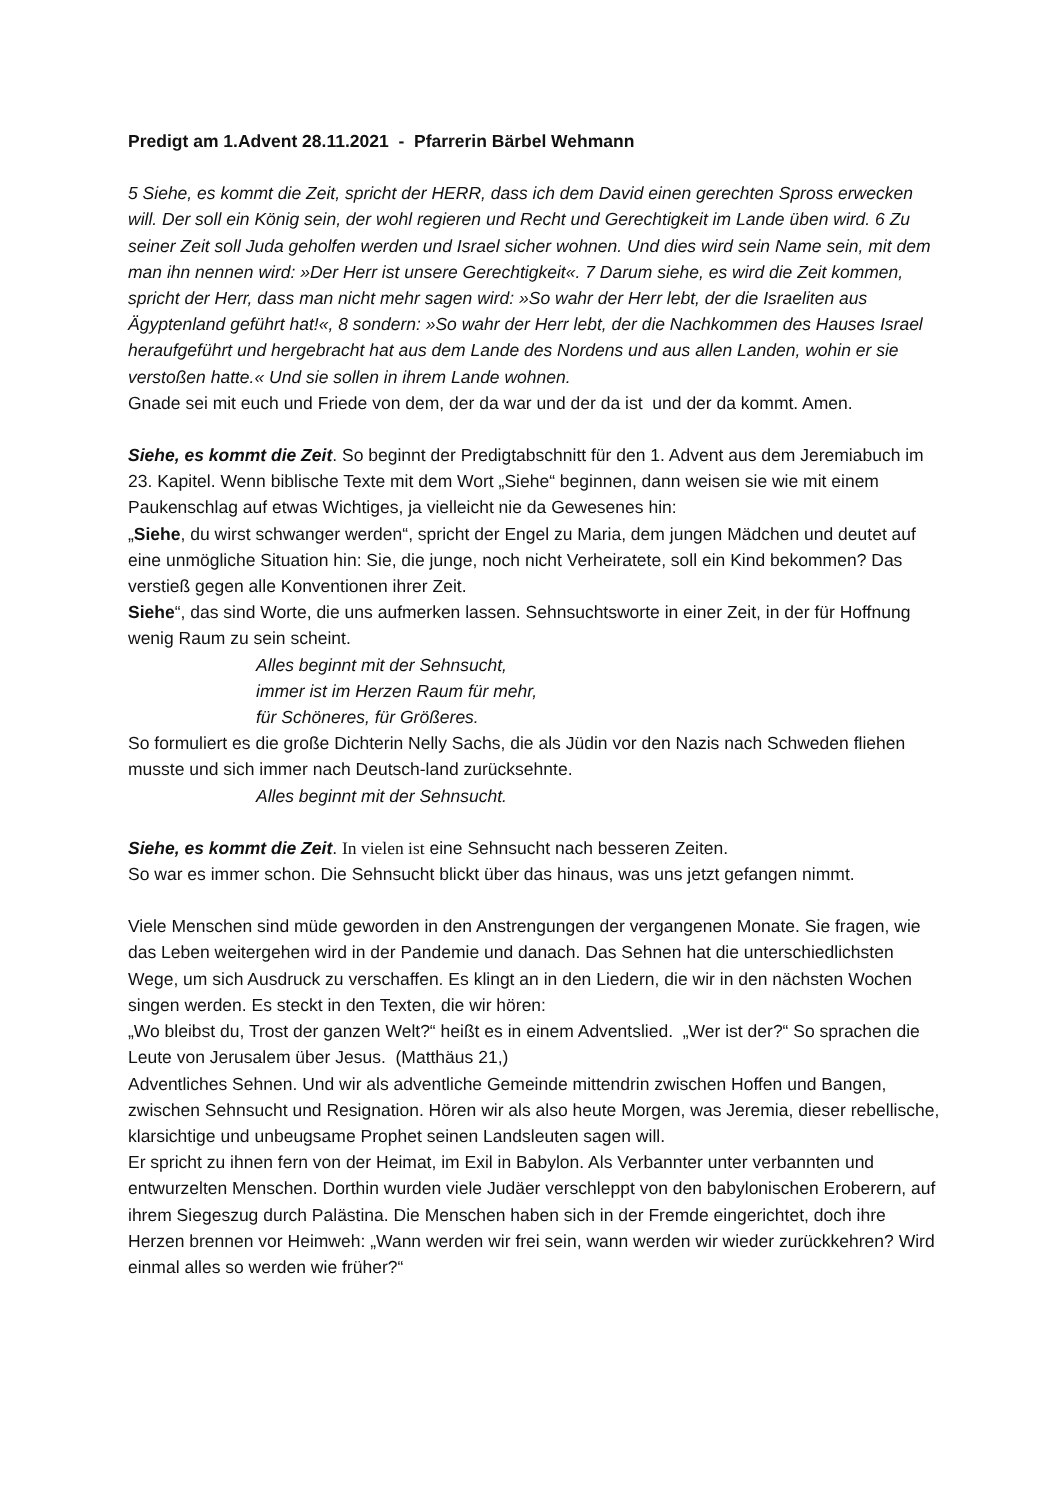Predigt am 1.Advent 28.11.2021 - Pfarrerin Bärbel Wehmann
5 Siehe, es kommt die Zeit, spricht der HERR, dass ich dem David einen gerechten Spross erwecken will. Der soll ein König sein, der wohl regieren und Recht und Gerechtigkeit im Lande üben wird. 6 Zu seiner Zeit soll Juda geholfen werden und Israel sicher wohnen. Und dies wird sein Name sein, mit dem man ihn nennen wird: »Der Herr ist unsere Gerechtigkeit«. 7 Darum siehe, es wird die Zeit kommen, spricht der Herr, dass man nicht mehr sagen wird: »So wahr der Herr lebt, der die Israeliten aus Ägyptenland geführt hat!«, 8 sondern: »So wahr der Herr lebt, der die Nachkommen des Hauses Israel heraufgeführt und hergebracht hat aus dem Lande des Nordens und aus allen Landen, wohin er sie verstoßen hatte.« Und sie sollen in ihrem Lande wohnen.
Gnade sei mit euch und Friede von dem, der da war und der da ist und der da kommt. Amen.
Siehe, es kommt die Zeit. So beginnt der Predigtabschnitt für den 1. Advent aus dem Jeremiabuch im 23. Kapitel. Wenn biblische Texte mit dem Wort „Siehe“ beginnen, dann weisen sie wie mit einem Paukenschlag auf etwas Wichtiges, ja vielleicht nie da Gewesenes hin:
„Siehe, du wirst schwanger werden“, spricht der Engel zu Maria, dem jungen Mädchen und deutet auf eine unmögliche Situation hin: Sie, die junge, noch nicht Verheiratete, soll ein Kind bekommen? Das verstieß gegen alle Konventionen ihrer Zeit.
Siehe“, das sind Worte, die uns aufmerken lassen. Sehnsuchtsworte in einer Zeit, in der für Hoffnung wenig Raum zu sein scheint.
Alles beginnt mit der Sehnsucht,
immer ist im Herzen Raum für mehr,
für Schöneres, für Größeres.
So formuliert es die große Dichterin Nelly Sachs, die als Jüdin vor den Nazis nach Schweden fliehen musste und sich immer nach Deutsch-land zurücksehnte.
Alles beginnt mit der Sehnsucht.
Siehe, es kommt die Zeit. In vielen ist eine Sehnsucht nach besseren Zeiten.
So war es immer schon. Die Sehnsucht blickt über das hinaus, was uns jetzt gefangen nimmt.
Viele Menschen sind müde geworden in den Anstrengungen der vergangenen Monate. Sie fragen, wie das Leben weitergehen wird in der Pandemie und danach. Das Sehnen hat die unterschiedlichsten Wege, um sich Ausdruck zu verschaffen. Es klingt an in den Liedern, die wir in den nächsten Wochen singen werden. Es steckt in den Texten, die wir hören:
„Wo bleibst du, Trost der ganzen Welt?“ heißt es in einem Adventslied. „Wer ist der?“ So sprachen die Leute von Jerusalem über Jesus. (Matthäus 21,)
Adventliches Sehnen. Und wir als adventliche Gemeinde mittendrin zwischen Hoffen und Bangen, zwischen Sehnsucht und Resignation. Hören wir als also heute Morgen, was Jeremia, dieser rebellische, klarsichtige und unbeugsame Prophet seinen Landsleuten sagen will.
Er spricht zu ihnen fern von der Heimat, im Exil in Babylon. Als Verbannter unter verbannten und entwurzelten Menschen. Dorthin wurden viele Judäer verschleppt von den babylonischen Eroberern, auf ihrem Siegeszug durch Palästina. Die Menschen haben sich in der Fremde eingerichtet, doch ihre Herzen brennen vor Heimweh: „Wann werden wir frei sein, wann werden wir wieder zurückkehren? Wird einmal alles so werden wie früher?“